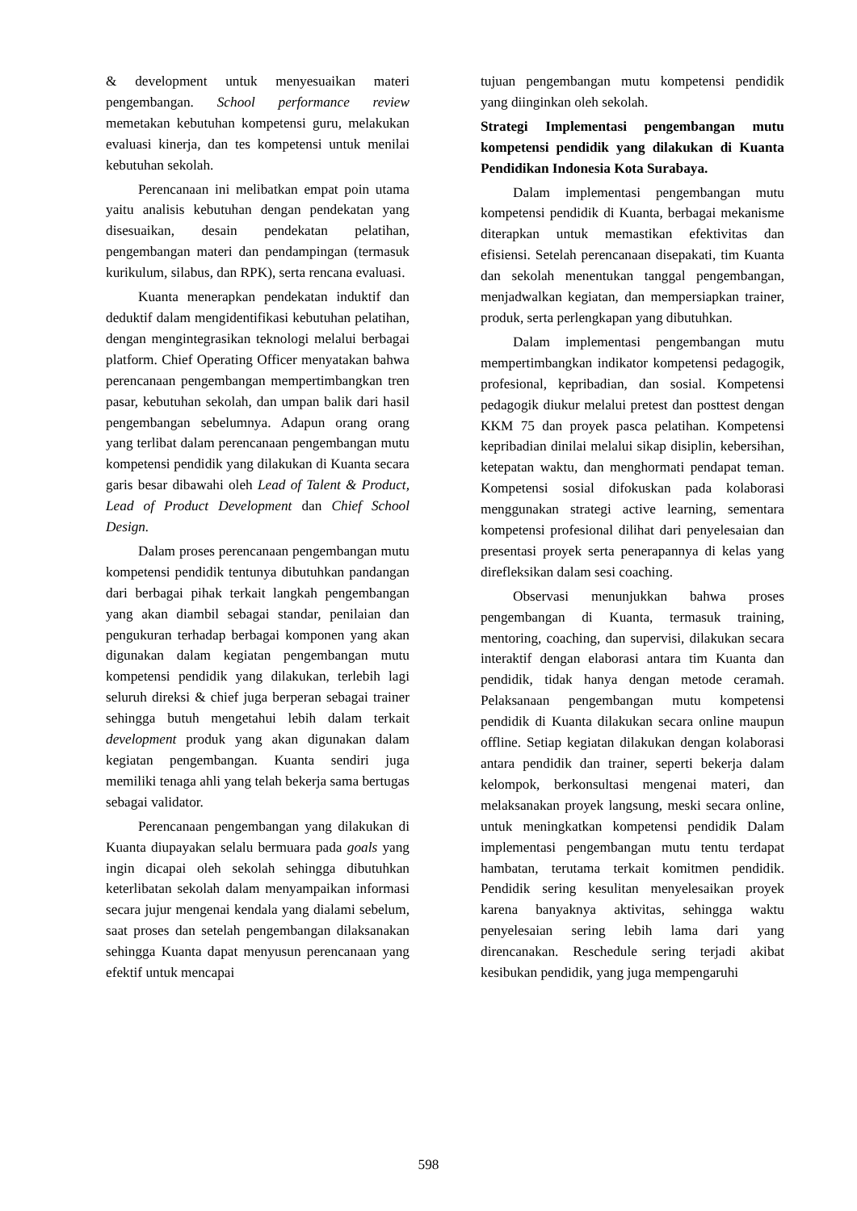& development untuk menyesuaikan materi pengembangan. School performance review memetakan kebutuhan kompetensi guru, melakukan evaluasi kinerja, dan tes kompetensi untuk menilai kebutuhan sekolah.
Perencanaan ini melibatkan empat poin utama yaitu analisis kebutuhan dengan pendekatan yang disesuaikan, desain pendekatan pelatihan, pengembangan materi dan pendampingan (termasuk kurikulum, silabus, dan RPK), serta rencana evaluasi.
Kuanta menerapkan pendekatan induktif dan deduktif dalam mengidentifikasi kebutuhan pelatihan, dengan mengintegrasikan teknologi melalui berbagai platform. Chief Operating Officer menyatakan bahwa perencanaan pengembangan mempertimbangkan tren pasar, kebutuhan sekolah, dan umpan balik dari hasil pengembangan sebelumnya. Adapun orang orang yang terlibat dalam perencanaan pengembangan mutu kompetensi pendidik yang dilakukan di Kuanta secara garis besar dibawahi oleh Lead of Talent & Product, Lead of Product Development dan Chief School Design.
Dalam proses perencanaan pengembangan mutu kompetensi pendidik tentunya dibutuhkan pandangan dari berbagai pihak terkait langkah pengembangan yang akan diambil sebagai standar, penilaian dan pengukuran terhadap berbagai komponen yang akan digunakan dalam kegiatan pengembangan mutu kompetensi pendidik yang dilakukan, terlebih lagi seluruh direksi & chief juga berperan sebagai trainer sehingga butuh mengetahui lebih dalam terkait development produk yang akan digunakan dalam kegiatan pengembangan. Kuanta sendiri juga memiliki tenaga ahli yang telah bekerja sama bertugas sebagai validator.
Perencanaan pengembangan yang dilakukan di Kuanta diupayakan selalu bermuara pada goals yang ingin dicapai oleh sekolah sehingga dibutuhkan keterlibatan sekolah dalam menyampaikan informasi secara jujur mengenai kendala yang dialami sebelum, saat proses dan setelah pengembangan dilaksanakan sehingga Kuanta dapat menyusun perencanaan yang efektif untuk mencapai
tujuan pengembangan mutu kompetensi pendidik yang diinginkan oleh sekolah.
Strategi Implementasi pengembangan mutu kompetensi pendidik yang dilakukan di Kuanta Pendidikan Indonesia Kota Surabaya.
Dalam implementasi pengembangan mutu kompetensi pendidik di Kuanta, berbagai mekanisme diterapkan untuk memastikan efektivitas dan efisiensi. Setelah perencanaan disepakati, tim Kuanta dan sekolah menentukan tanggal pengembangan, menjadwalkan kegiatan, dan mempersiapkan trainer, produk, serta perlengkapan yang dibutuhkan.
Dalam implementasi pengembangan mutu mempertimbangkan indikator kompetensi pedagogik, profesional, kepribadian, dan sosial. Kompetensi pedagogik diukur melalui pretest dan posttest dengan KKM 75 dan proyek pasca pelatihan. Kompetensi kepribadian dinilai melalui sikap disiplin, kebersihan, ketepatan waktu, dan menghormati pendapat teman. Kompetensi sosial difokuskan pada kolaborasi menggunakan strategi active learning, sementara kompetensi profesional dilihat dari penyelesaian dan presentasi proyek serta penerapannya di kelas yang direfleksikan dalam sesi coaching.
Observasi menunjukkan bahwa proses pengembangan di Kuanta, termasuk training, mentoring, coaching, dan supervisi, dilakukan secara interaktif dengan elaborasi antara tim Kuanta dan pendidik, tidak hanya dengan metode ceramah. Pelaksanaan pengembangan mutu kompetensi pendidik di Kuanta dilakukan secara online maupun offline. Setiap kegiatan dilakukan dengan kolaborasi antara pendidik dan trainer, seperti bekerja dalam kelompok, berkonsultasi mengenai materi, dan melaksanakan proyek langsung, meski secara online, untuk meningkatkan kompetensi pendidik Dalam implementasi pengembangan mutu tentu terdapat hambatan, terutama terkait komitmen pendidik. Pendidik sering kesulitan menyelesaikan proyek karena banyaknya aktivitas, sehingga waktu penyelesaian sering lebih lama dari yang direncanakan. Reschedule sering terjadi akibat kesibukan pendidik, yang juga mempengaruhi
598